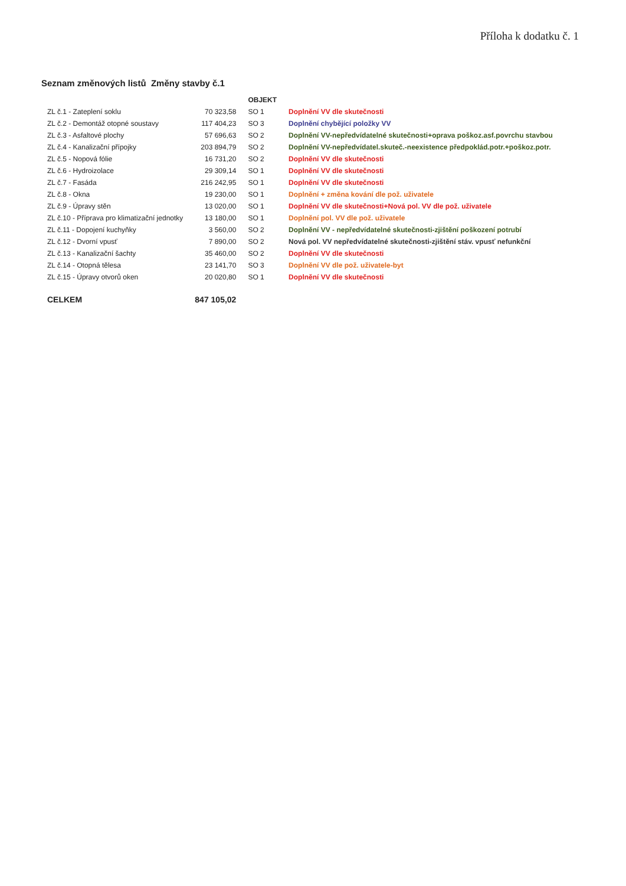Příloha k dodatku č. 1
Seznam změnových listů Změny stavby č.1
| | | OBJEKT | |
| --- | --- | --- | --- |
| ZL č.1 - Zateplení soklu | 70 323,58 | SO 1 | Doplnění VV dle skutečnosti |
| ZL č.2 - Demontáž otopné soustavy | 117 404,23 | SO 3 | Doplnění chybějící položky VV |
| ZL č.3 - Asfaltové plochy | 57 696,63 | SO 2 | Doplnění VV-nepředvídatelné skutečnosti+oprava poškoz.asf.povrchu stavbou |
| ZL č.4 - Kanalizační přípojky | 203 894,79 | SO 2 | Doplnění VV-nepředvídatel.skuteč.-neexistence předpoklád.potr.+poškoz.potr. |
| ZL č.5 - Nopová fólie | 16 731,20 | SO 2 | Doplnění VV dle skutečnosti |
| ZL č.6 - Hydroizolace | 29 309,14 | SO 1 | Doplnění VV dle skutečnosti |
| ZL č.7 - Fasáda | 216 242,95 | SO 1 | Doplnění VV dle skutečnosti |
| ZL č.8 - Okna | 19 230,00 | SO 1 | Doplnění + změna kování dle pož. uživatele |
| ZL č.9 - Úpravy stěn | 13 020,00 | SO 1 | Doplnění VV dle skutečnosti+Nová pol. VV dle pož. uživatele |
| ZL č.10 - Příprava pro klimatizační jednotky | 13 180,00 | SO 1 | Doplnění pol. VV dle pož. uživatele |
| ZL č.11 - Dopojení kuchyňky | 3 560,00 | SO 2 | Doplnění VV - nepředvídatelné skutečnosti-zjištění poškození potrubí |
| ZL č.12 - Dvorní vpusť | 7 890,00 | SO 2 | Nová pol. VV nepředvídatelné skutečnosti-zjištění stáv. vpusť nefunkční |
| ZL č.13 - Kanalizační šachty | 35 460,00 | SO 2 | Doplnění VV dle skutečnosti |
| ZL č.14 - Otopná tělesa | 23 141,70 | SO 3 | Doplnění VV dle pož. uživatele-byt |
| ZL č.15 - Úpravy otvorů oken | 20 020,80 | SO 1 | Doplnění VV dle skutečnosti |
| CELKEM | 847 105,02 | | |